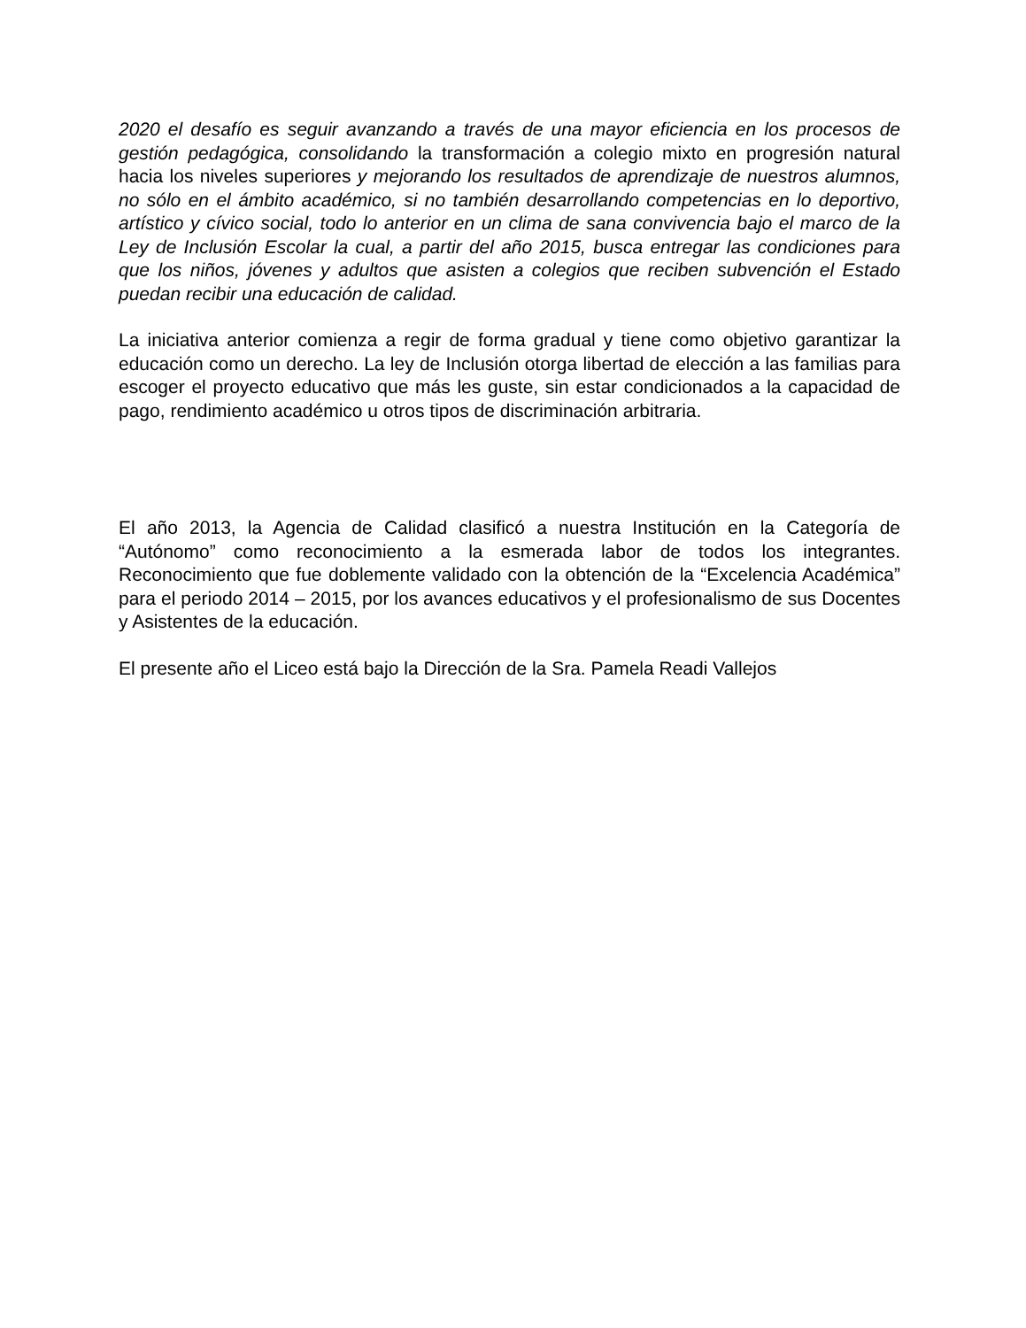2020 el desafío es seguir avanzando a través de una mayor eficiencia en los procesos de gestión pedagógica, consolidando la transformación a colegio mixto en progresión natural hacia los niveles superiores y mejorando los resultados de aprendizaje de nuestros alumnos, no sólo en el ámbito académico, si no también desarrollando competencias en lo deportivo, artístico y cívico social, todo lo anterior en un clima de sana convivencia bajo el marco de la Ley de Inclusión Escolar la cual, a partir del año 2015, busca entregar las condiciones para que los niños, jóvenes y adultos que asisten a colegios que reciben subvención el Estado puedan recibir una educación de calidad.
La iniciativa anterior comienza a regir de forma gradual y tiene como objetivo garantizar la educación como un derecho. La ley de Inclusión otorga libertad de elección a las familias para escoger el proyecto educativo que más les guste, sin estar condicionados a la capacidad de pago, rendimiento académico u otros tipos de discriminación arbitraria.
El año 2013, la Agencia de Calidad clasificó a nuestra Institución en la Categoría de “Autónomo” como reconocimiento a la esmerada labor de todos los integrantes. Reconocimiento que fue doblemente validado con la obtención de la “Excelencia Académica” para el periodo 2014 – 2015, por los avances educativos y el profesionalismo de sus Docentes y Asistentes de la educación.
El presente año el Liceo está bajo la Dirección de la Sra. Pamela Readi Vallejos